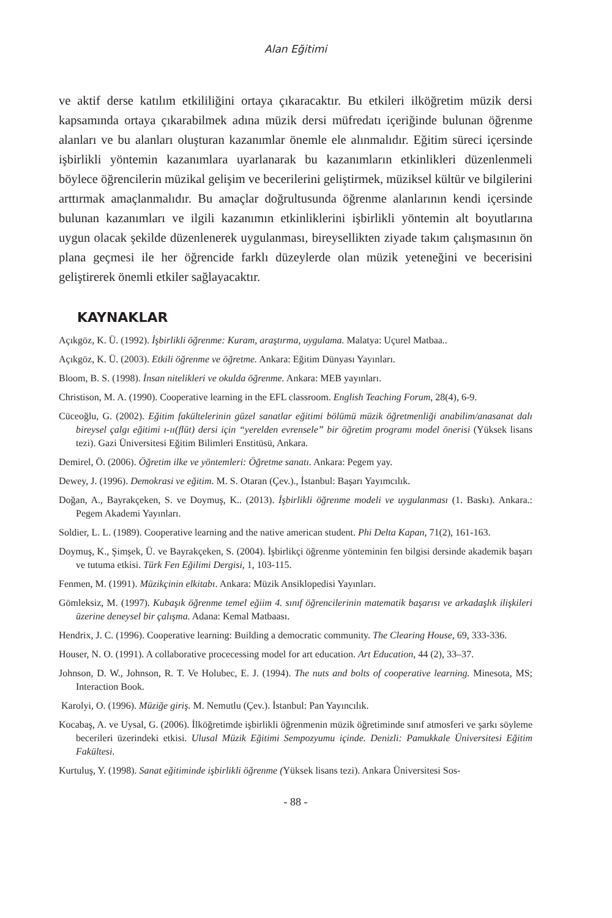Alan Eğitimi
ve aktif derse katılım etkililiğini ortaya çıkaracaktır. Bu etkileri ilköğretim müzik dersi kapsamında ortaya çıkarabilmek adına müzik dersi müfredatı içeriğinde bulunan öğrenme alanları ve bu alanları oluşturan kazanımlar önemle ele alınmalıdır. Eğitim süreci içersinde işbirlikli yöntemin kazanımlara uyarlanarak bu kazanımların etkinlikleri düzenlenmeli böylece öğrencilerin müzikal gelişim ve becerilerini geliştirmek, müziksel kültür ve bilgilerini arttırmak amaçlanmalıdır. Bu amaçlar doğrultusunda öğrenme alanlarının kendi içersinde bulunan kazanımları ve ilgili kazanımın etkinliklerini işbirlikli yöntemin alt boyutlarına uygun olacak şekilde düzenlenerek uygulanması, bireysellikten ziyade takım çalışmasının ön plana geçmesi ile her öğrencide farklı düzeylerde olan müzik yeteneğini ve becerisini geliştirerek önemli etkiler sağlayacaktır.
KAYNAKLAR
Açıkgöz, K. Ü. (1992). İşbirlikli öğrenme: Kuram, araştırma, uygulama. Malatya: Uçurel Matbaa..
Açıkgöz, K. Ü. (2003). Etkili öğrenme ve öğretme. Ankara: Eğitim Dünyası Yayınları.
Bloom, B. S. (1998). İnsan nitelikleri ve okulda öğrenme. Ankara: MEB yayınları.
Christison, M. A. (1990). Cooperative learning in the EFL classroom. English Teaching Forum, 28(4), 6-9.
Cüceoğlu, G. (2002). Eğitim fakültelerinin güzel sanatlar eğitimi bölümü müzik öğretmenliği anabilim/anasanat dalı bireysel çalgı eğitimi ı-ıı(flüt) dersi için “yerelden evrensele” bir öğretim programı model önerisi (Yüksek lisans tezi). Gazi Üniversitesi Eğitim Bilimleri Enstitüsü, Ankara.
Demirel, Ö. (2006). Öğretim ilke ve yöntemleri: Öğretme sanatı. Ankara: Pegem yay.
Dewey, J. (1996). Demokrasi ve eğitim. M. S. Otaran (Çev.)., İstanbul: Başarı Yayımcılık.
Doğan, A., Bayrakçeken, S. ve Doymuş, K.. (2013). İşbirlikli öğrenme modeli ve uygulanması (1. Baskı). Ankara.: Pegem Akademi Yayınları.
Soldier, L. L. (1989). Cooperative learning and the native american student. Phi Delta Kapan, 71(2), 161-163.
Doymuş, K., Şimşek, Ü. ve Bayrakçeken, S. (2004). İşbirlikçi öğrenme yönteminin fen bilgisi dersinde akademik başarı ve tutuma etkisi. Türk Fen Eğilimi Dergisi, 1, 103-115.
Fenmen, M. (1991). Müzikçinin elkitabı. Ankara: Müzik Ansiklopedisi Yayınları.
Gömleksiz, M. (1997). Kubaşık öğrenme temel eğiim 4. sınıf öğrencilerinin matematik başarısı ve arkadaşlık ilişkileri üzerine deneysel bir çalışma. Adana: Kemal Matbaası.
Hendrix, J. C. (1996). Cooperative learning: Building a democratic community. The Clearing House, 69, 333-336.
Houser, N. O. (1991). A collaborative procecessing model for art education. Art Education, 44 (2), 33–37.
Johnson, D. W., Johnson, R. T. Ve Holubec, E. J. (1994). The nuts and bolts of cooperative learning. Minesota, MS; Interaction Book.
Karolyi, O. (1996). Müziğe giriş. M. Nemutlu (Çev.). İstanbul: Pan Yayıncılık.
Kocabaş, A. ve Uysal, G. (2006). İlköğretimde işbirlikli öğrenmenin müzik öğretiminde sınıf atmosferi ve şarkı söyleme becerileri üzerindeki etkisi. Ulusal Müzik Eğitimi Sempozyumu içinde. Denizli: Pamukkale Üniversitesi Eğitim Fakültesi.
Kurtuluş, Y. (1998). Sanat eğitiminde işbirlikli öğrenme (Yüksek lisans tezi). Ankara Üniversitesi Sos-
- 88 -